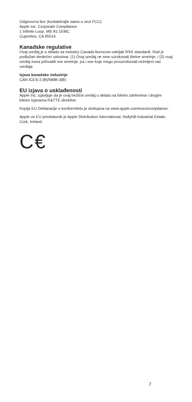Odgovorno lice (kontaktirajte samo u vezi FCC):
Apple Inc. Corporate Compliance
1 Infinite Loop, MS 91-1EMC
Cupertino, CA 95014
Kanadske regulative
Ovaj uređaj je u skladu sa Industry Canada licencom-odeljak RSS standardi. Rad je podložan sledećim uslovima: (1) Ovaj uređaj ne sme uzrokovati štetne smetnje, i (2) ovaj uređaj mora prihvatiti sve smetnje, pa i one koje mogu prouzrokovati neželjeni rad uređaja
Izjava kanadske industrije
CAN ICES-3 (B)/NMB-3(B)
EU izjava o usklađenosti
Apple Inc. izjavljuje da je ovaj bežični uređaj u skladu sa bitnim zahtevima i drugim bitnim izjavama R&TTE direktive.
Kopija EU Deklaracije o konformitetu je dostupna na www.apple.com/euro/compliance.
Apple-ov EU predstavnik je Apple Distribution International, Hollyhill Industrial Estate, Cork, Ireland.
C€
7